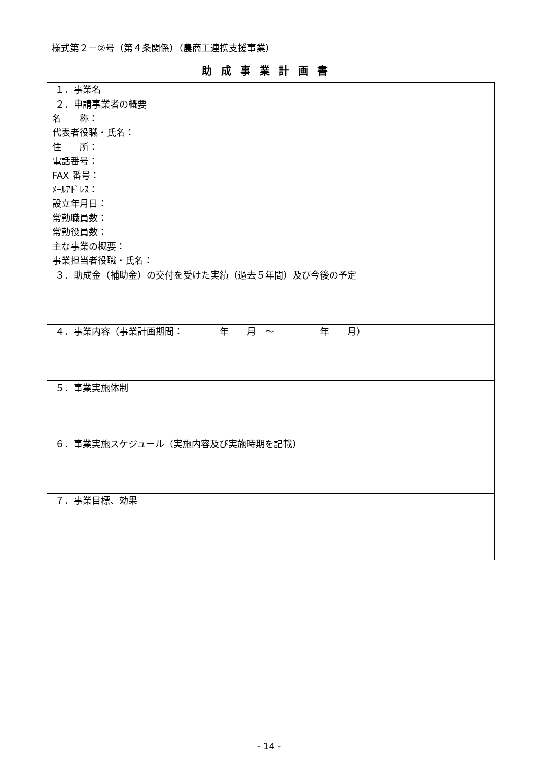様式第２－②号（第４条関係）（農商工連携支援事業）
助成事業計画書
| １．事業名 |
| ２．申請事業者の概要 名 称： 代表者役職・氏名： 住 所： 電話番号： FAX 番号： ﾒｰﾙｱﾄﾞﾚｽ： 設立年月日： 常勤職員数： 常勤役員数： 主な事業の概要： 事業担当者役職・氏名： |
| ３．助成金（補助金）の交付を受けた実績（過去５年間）及び今後の予定 |
| ４．事業内容（事業計画期間： 年 月 ～ 年 月） |
| ５．事業実施体制 |
| ６．事業実施スケジュール（実施内容及び実施時期を記載） |
| ７．事業目標、効果 |
- 14 -